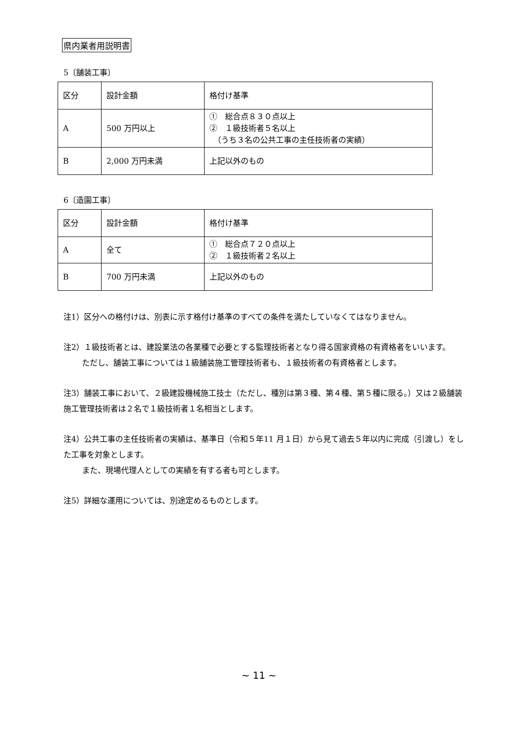県内業者用説明書
5〔舗装工事〕
| 区分 | 設計金額 | 格付け基準 |
| A | 500 万円以上 | ① 総合点８３０点以上 ② １級技術者５名以上 （うち３名の公共工事の主任技術者の実績） |
| B | 2,000 万円未満 | 上記以外のもの |
6〔造園工事〕
| 区分 | 設計金額 | 格付け基準 |
| A | 全て | ① 総合点７２０点以上 ② １級技術者２名以上 |
| B | 700 万円未満 | 上記以外のもの |
注1）区分への格付けは、別表に示す格付け基準のすべての条件を満たしていなくてはなりません。
注2）１級技術者とは、建設業法の各業種で必要とする監理技術者となり得る国家資格の有資格者をいいます。
ただし、舗装工事については１級舗装施工管理技術者も、１級技術者の有資格者とします。
注3）舗装工事において、２級建設機械施工技士（ただし、種別は第３種、第４種、第５種に限る。）又は２級舗装施工管理技術者は２名で１級技術者１名相当とします。
注4）公共工事の主任技術者の実績は、基準日（令和５年11 月１日）から見て過去５年以内に完成（引渡し）をした工事を対象とします。
また、現場代理人としての実績を有する者も可とします。
注5）詳細な運用については、別途定めるものとします。
~ 11 ~